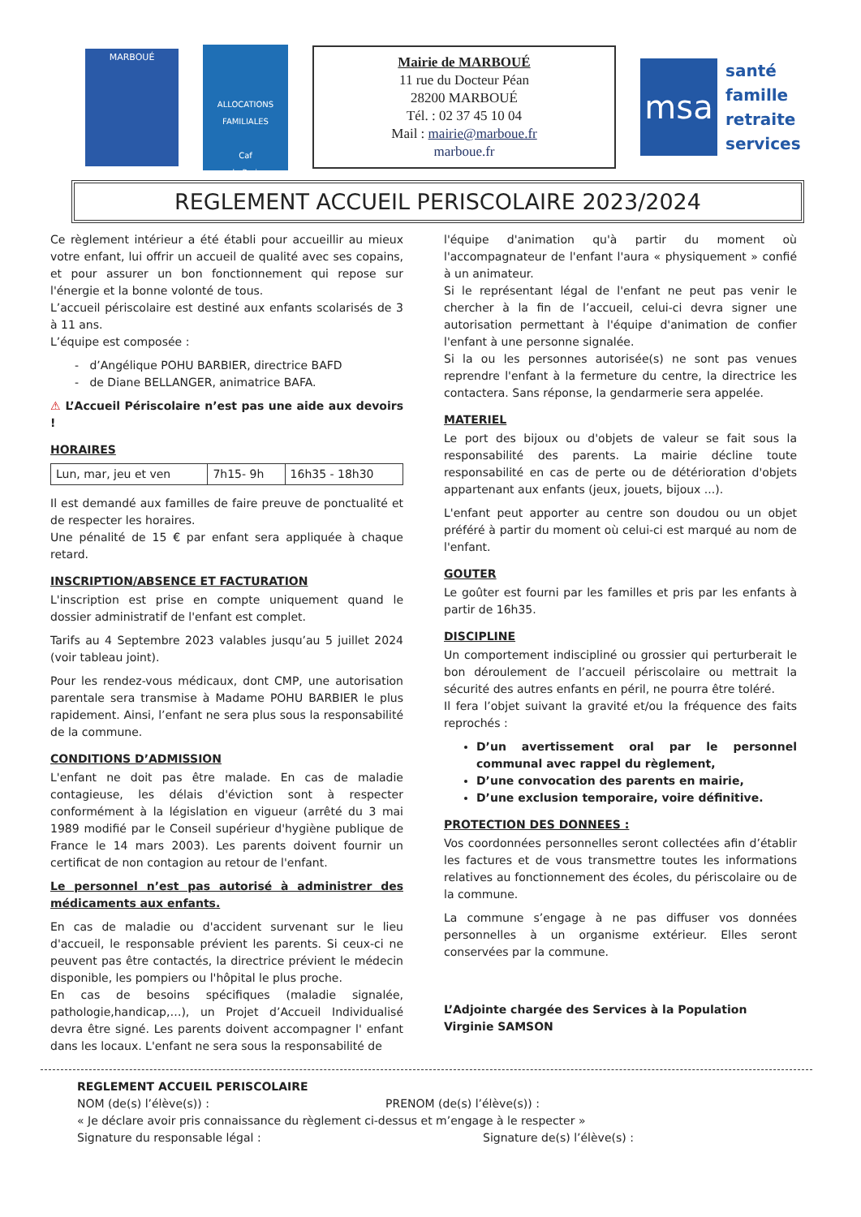MARBOUÉ
ALLOCATIONS FAMILIALES
Caf
de Paris
Mairie de MARBOUÉ
11 rue du Docteur Péan
28200 MARBOUÉ
Tél. : 02 37 45 10 04
Mail : mairie@marboue.fr
marboue.fr
msa
santé
famille
retraite
services
REGLEMENT ACCUEIL PERISCOLAIRE 2023/2024
Ce règlement intérieur a été établi pour accueillir au mieux votre enfant, lui offrir un accueil de qualité avec ses copains, et pour assurer un bon fonctionnement qui repose sur l'énergie et la bonne volonté de tous.
L’accueil périscolaire est destiné aux enfants scolarisés de 3 à 11 ans.
L’équipe est composée :
- d’Angélique POHU BARBIER, directrice BAFD
- de Diane BELLANGER, animatrice BAFA.
⚠ L’Accueil Périscolaire n’est pas une aide aux devoirs !
HORAIRES
| Lun, mar, jeu et ven | 7h15- 9h | 16h35 - 18h30 |
Il est demandé aux familles de faire preuve de ponctualité et de respecter les horaires.
Une pénalité de 15 € par enfant sera appliquée à chaque retard.
INSCRIPTION/ABSENCE ET FACTURATION
L'inscription est prise en compte uniquement quand le dossier administratif de l'enfant est complet.
Tarifs au 4 Septembre 2023 valables jusqu’au 5 juillet 2024 (voir tableau joint).
Pour les rendez-vous médicaux, dont CMP, une autorisation parentale sera transmise à Madame POHU BARBIER le plus rapidement. Ainsi, l’enfant ne sera plus sous la responsabilité de la commune.
CONDITIONS D’ADMISSION
L'enfant ne doit pas être malade. En cas de maladie contagieuse, les délais d'éviction sont à respecter conformément à la législation en vigueur (arrêté du 3 mai 1989 modifié par le Conseil supérieur d'hygiène publique de France le 14 mars 2003). Les parents doivent fournir un certificat de non contagion au retour de l'enfant.
Le personnel n’est pas autorisé à administrer des médicaments aux enfants.
En cas de maladie ou d'accident survenant sur le lieu d'accueil, le responsable prévient les parents. Si ceux-ci ne peuvent pas être contactés, la directrice prévient le médecin disponible, les pompiers ou l'hôpital le plus proche.
En cas de besoins spécifiques (maladie signalée, pathologie,handicap,…), un Projet d’Accueil Individualisé devra être signé. Les parents doivent accompagner l' enfant dans les locaux. L'enfant ne sera sous la responsabilité de
l'équipe d'animation qu'à partir du moment où l'accompagnateur de l'enfant l'aura « physiquement » confié à un animateur.
Si le représentant légal de l'enfant ne peut pas venir le chercher à la fin de l’accueil, celui-ci devra signer une autorisation permettant à l'équipe d'animation de confier l'enfant à une personne signalée.
Si la ou les personnes autorisée(s) ne sont pas venues reprendre l'enfant à la fermeture du centre, la directrice les contactera. Sans réponse, la gendarmerie sera appelée.
MATERIEL
Le port des bijoux ou d'objets de valeur se fait sous la responsabilité des parents. La mairie décline toute responsabilité en cas de perte ou de détérioration d'objets appartenant aux enfants (jeux, jouets, bijoux ...).
L'enfant peut apporter au centre son doudou ou un objet préféré à partir du moment où celui-ci est marqué au nom de l'enfant.
GOUTER
Le goûter est fourni par les familles et pris par les enfants à partir de 16h35.
DISCIPLINE
Un comportement indiscipliné ou grossier qui perturberait le bon déroulement de l’accueil périscolaire ou mettrait la sécurité des autres enfants en péril, ne pourra être toléré.
Il fera l’objet suivant la gravité et/ou la fréquence des faits reprochés :
D’un avertissement oral par le personnel communal avec rappel du règlement,
D’une convocation des parents en mairie,
D’une exclusion temporaire, voire définitive.
PROTECTION DES DONNEES :
Vos coordonnées personnelles seront collectées afin d’établir les factures et de vous transmettre toutes les informations relatives au fonctionnement des écoles, du périscolaire ou de la commune.
La commune s’engage à ne pas diffuser vos données personnelles à un organisme extérieur. Elles seront conservées par la commune.
L’Adjointe chargée des Services à la Population
Virginie SAMSON
REGLEMENT ACCUEIL PERISCOLAIRE
NOM (de(s) l’élève(s)) : PRENOM (de(s) l’élève(s)) :
« Je déclare avoir pris connaissance du règlement ci-dessus et m’engage à le respecter »
Signature du responsable légal : Signature de(s) l’élève(s) :